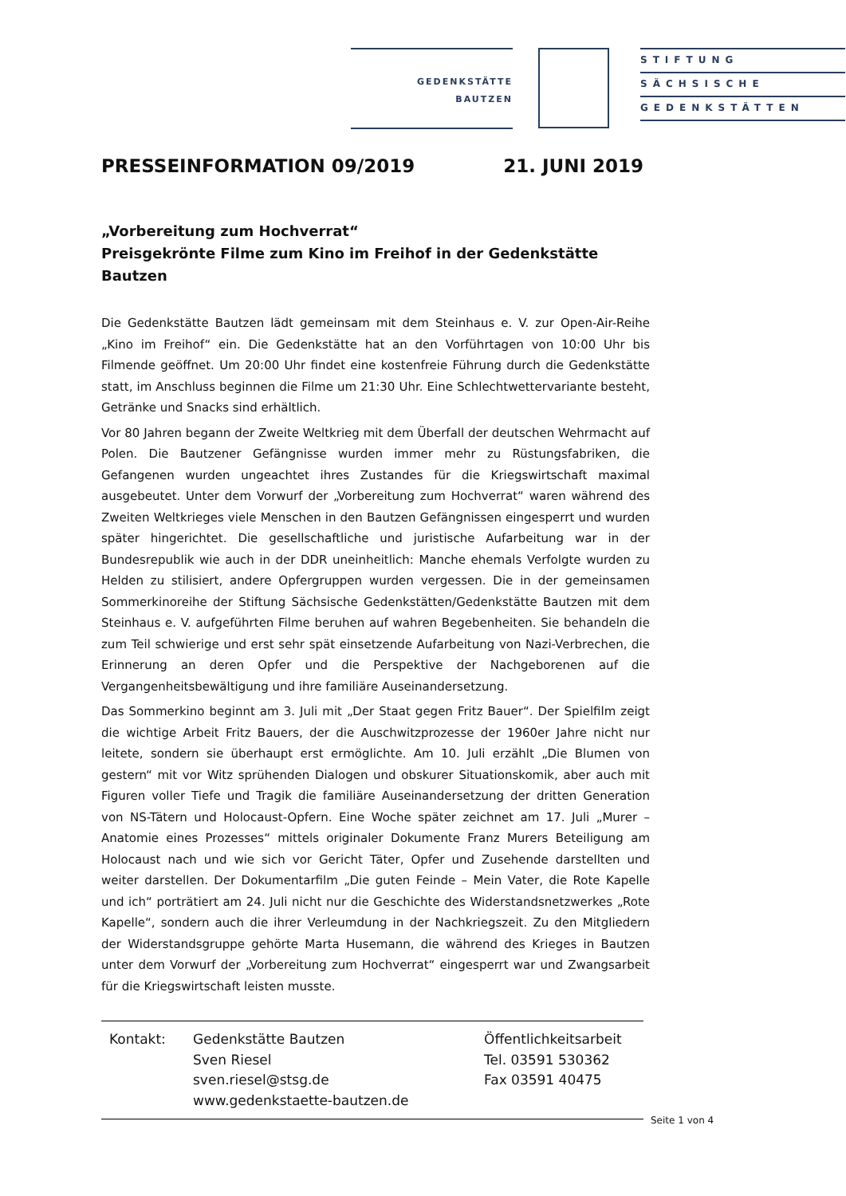GEDENKSTÄTTE
BAUTZEN
STIFTUNG
SÄCHSISCHE
GEDENKSTÄTTEN
PRESSEINFORMATION 09/2019 21. JUNI 2019
„Vorbereitung zum Hochverrat“
Preisgekrönte Filme zum Kino im Freihof in der Gedenkstätte Bautzen
Die Gedenkstätte Bautzen lädt gemeinsam mit dem Steinhaus e. V. zur Open-Air-Reihe „Kino im Freihof“ ein. Die Gedenkstätte hat an den Vorführtagen von 10:00 Uhr bis Filmende geöffnet. Um 20:00 Uhr findet eine kostenfreie Führung durch die Gedenkstätte statt, im Anschluss beginnen die Filme um 21:30 Uhr. Eine Schlechtwettervariante besteht, Getränke und Snacks sind erhältlich.
Vor 80 Jahren begann der Zweite Weltkrieg mit dem Überfall der deutschen Wehrmacht auf Polen. Die Bautzener Gefängnisse wurden immer mehr zu Rüstungsfabriken, die Gefangenen wurden ungeachtet ihres Zustandes für die Kriegswirtschaft maximal ausgebeutet. Unter dem Vorwurf der „Vorbereitung zum Hochverrat“ waren während des Zweiten Weltkrieges viele Menschen in den Bautzen Gefängnissen eingesperrt und wurden später hingerichtet. Die gesellschaftliche und juristische Aufarbeitung war in der Bundesrepublik wie auch in der DDR uneinheitlich: Manche ehemals Verfolgte wurden zu Helden zu stilisiert, andere Opfergruppen wurden vergessen. Die in der gemeinsamen Sommerkinoreihe der Stiftung Sächsische Gedenkstätten/Gedenkstätte Bautzen mit dem Steinhaus e. V. aufgeführten Filme beruhen auf wahren Begebenheiten. Sie behandeln die zum Teil schwierige und erst sehr spät einsetzende Aufarbeitung von Nazi-Verbrechen, die Erinnerung an deren Opfer und die Perspektive der Nachgeborenen auf die Vergangenheitsbewältigung und ihre familiäre Auseinandersetzung.
Das Sommerkino beginnt am 3. Juli mit „Der Staat gegen Fritz Bauer“. Der Spielfilm zeigt die wichtige Arbeit Fritz Bauers, der die Auschwitzprozesse der 1960er Jahre nicht nur leitete, sondern sie überhaupt erst ermöglichte. Am 10. Juli erzählt „Die Blumen von gestern“ mit vor Witz sprühenden Dialogen und obskurer Situationskomik, aber auch mit Figuren voller Tiefe und Tragik die familiäre Auseinandersetzung der dritten Generation von NS-Tätern und Holocaust-Opfern. Eine Woche später zeichnet am 17. Juli „Murer – Anatomie eines Prozesses“ mittels originaler Dokumente Franz Murers Beteiligung am Holocaust nach und wie sich vor Gericht Täter, Opfer und Zusehende darstellten und weiter darstellen. Der Dokumentarfilm „Die guten Feinde – Mein Vater, die Rote Kapelle und ich“ porträtiert am 24. Juli nicht nur die Geschichte des Widerstandsnetzwerkes „Rote Kapelle“, sondern auch die ihrer Verleumdung in der Nachkriegszeit. Zu den Mitgliedern der Widerstandsgruppe gehörte Marta Husemann, die während des Krieges in Bautzen unter dem Vorwurf der „Vorbereitung zum Hochverrat“ eingesperrt war und Zwangsarbeit für die Kriegswirtschaft leisten musste.
Kontakt: Gedenkstätte Bautzen
Sven Riesel
sven.riesel@stsg.de
www.gedenkstaette-bautzen.de
Öffentlichkeitsarbeit
Tel. 03591 530362
Fax 03591 40475
Seite 1 von 4